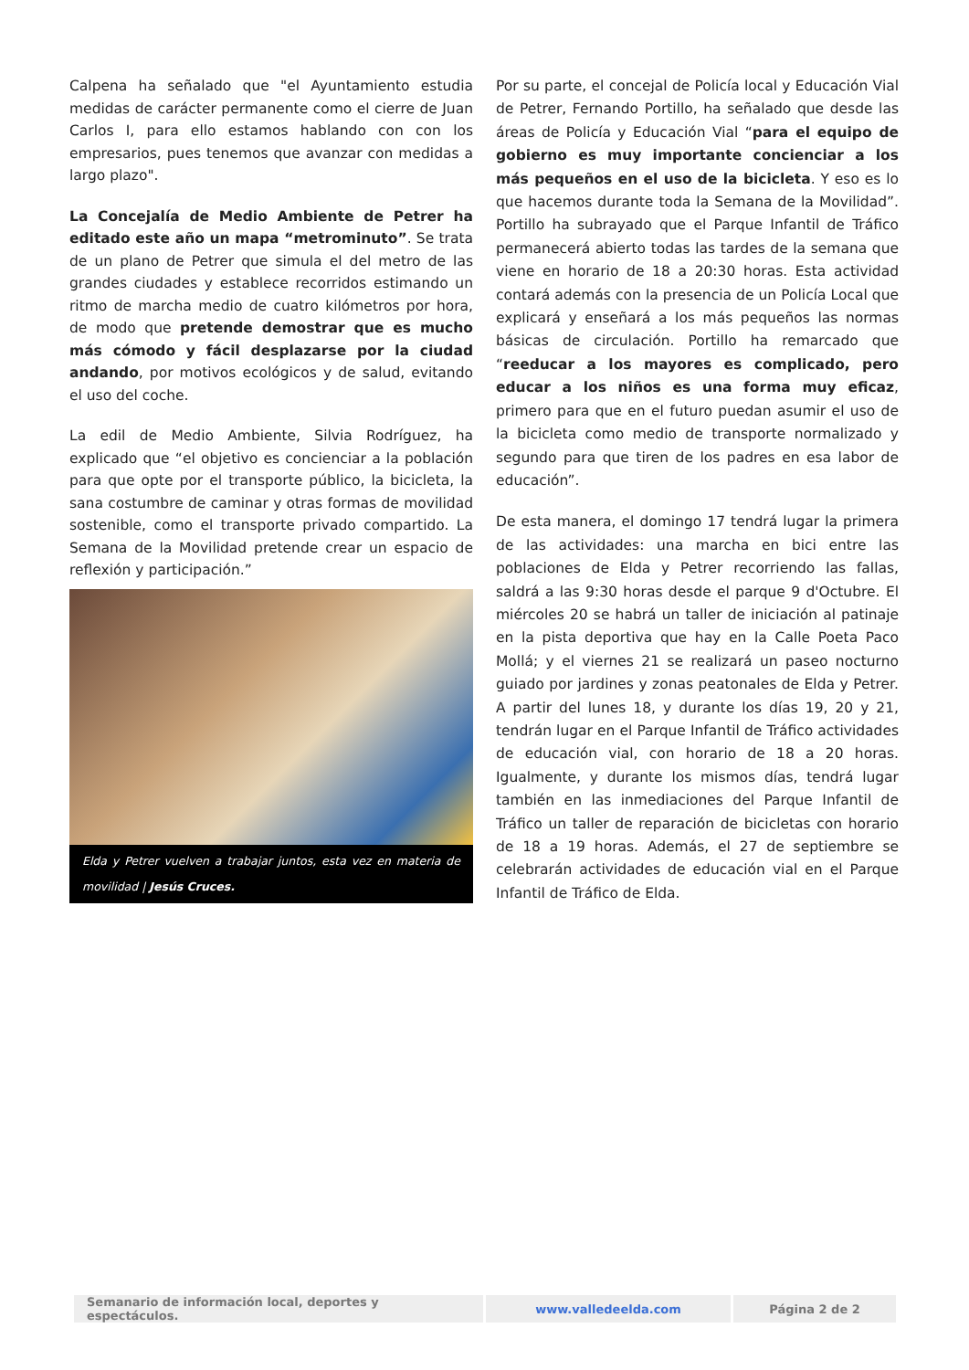Calpena ha señalado que "el Ayuntamiento estudia medidas de carácter permanente como el cierre de Juan Carlos I, para ello estamos hablando con con los empresarios, pues tenemos que avanzar con medidas a largo plazo".
La Concejalía de Medio Ambiente de Petrer ha editado este año un mapa “metrominuto”. Se trata de un plano de Petrer que simula el del metro de las grandes ciudades y establece recorridos estimando un ritmo de marcha medio de cuatro kilómetros por hora, de modo que pretende demostrar que es mucho más cómodo y fácil desplazarse por la ciudad andando, por motivos ecológicos y de salud, evitando el uso del coche.
La edil de Medio Ambiente, Silvia Rodríguez, ha explicado que “el objetivo es concienciar a la población para que opte por el transporte público, la bicicleta, la sana costumbre de caminar y otras formas de movilidad sostenible, como el transporte privado compartido. La Semana de la Movilidad pretende crear un espacio de reflexión y participación.”
Elda y Petrer vuelven a trabajar juntos, esta vez en materia de movilidad | Jesús Cruces.
Por su parte, el concejal de Policía local y Educación Vial de Petrer, Fernando Portillo, ha señalado que desde las áreas de Policía y Educación Vial “para el equipo de gobierno es muy importante concienciar a los más pequeños en el uso de la bicicleta. Y eso es lo que hacemos durante toda la Semana de la Movilidad”. Portillo ha subrayado que el Parque Infantil de Tráfico permanecerá abierto todas las tardes de la semana que viene en horario de 18 a 20:30 horas. Esta actividad contará además con la presencia de un Policía Local que explicará y enseñará a los más pequeños las normas básicas de circulación. Portillo ha remarcado que “reeducar a los mayores es complicado, pero educar a los niños es una forma muy eficaz, primero para que en el futuro puedan asumir el uso de la bicicleta como medio de transporte normalizado y segundo para que tiren de los padres en esa labor de educación”.
De esta manera, el domingo 17 tendrá lugar la primera de las actividades: una marcha en bici entre las poblaciones de Elda y Petrer recorriendo las fallas, saldrá a las 9:30 horas desde el parque 9 d'Octubre. El miércoles 20 se habrá un taller de iniciación al patinaje en la pista deportiva que hay en la Calle Poeta Paco Mollá; y el viernes 21 se realizará un paseo nocturno guiado por jardines y zonas peatonales de Elda y Petrer. A partir del lunes 18, y durante los días 19, 20 y 21, tendrán lugar en el Parque Infantil de Tráfico actividades de educación vial, con horario de 18 a 20 horas. Igualmente, y durante los mismos días, tendrá lugar también en las inmediaciones del Parque Infantil de Tráfico un taller de reparación de bicicletas con horario de 18 a 19 horas. Además, el 27 de septiembre se celebrarán actividades de educación vial en el Parque Infantil de Tráfico de Elda.
| Semanario de información local, deportes y espectáculos. | www.valledeelda.com | Página 2 de 2 |